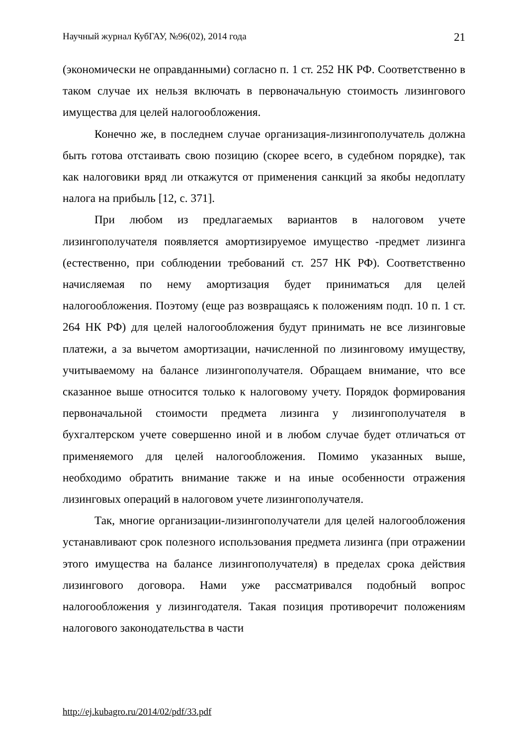Научный журнал КубГАУ, №96(02), 2014 года 21
(экономически не оправданными) согласно п. 1 ст. 252 НК РФ. Соответственно в таком случае их нельзя включать в первоначальную стоимость лизингового имущества для целей налогообложения.
Конечно же, в последнем случае организация-лизингополучатель должна быть готова отстаивать свою позицию (скорее всего, в судебном порядке), так как налоговики вряд ли откажутся от применения санкций за якобы недоплату налога на прибыль [12, с. 371].
При любом из предлагаемых вариантов в налоговом учете лизингополучателя появляется амортизируемое имущество -предмет лизинга (естественно, при соблюдении требований ст. 257 НК РФ). Соответственно начисляемая по нему амортизация будет приниматься для целей налогообложения. Поэтому (еще раз возвращаясь к положениям подп. 10 п. 1 ст. 264 НК РФ) для целей налогообложения будут принимать не все лизинговые платежи, а за вычетом амортизации, начисленной по лизинговому имуществу, учитываемому на балансе лизингополучателя. Обращаем внимание, что все сказанное выше относится только к налоговому учету. Порядок формирования первоначальной стоимости предмета лизинга у лизингополучателя в бухгалтерском учете совершенно иной и в любом случае будет отличаться от применяемого для целей налогообложения. Помимо указанных выше, необходимо обратить внимание также и на иные особенности отражения лизинговых операций в налоговом учете лизингополучателя.
Так, многие организации-лизингополучатели для целей налогообложения устанавливают срок полезного использования предмета лизинга (при отражении этого имущества на балансе лизингополучателя) в пределах срока действия лизингового договора. Нами уже рассматривался подобный вопрос налогообложения у лизингодателя. Такая позиция противоречит положениям налогового законодательства в части
http://ej.kubagro.ru/2014/02/pdf/33.pdf